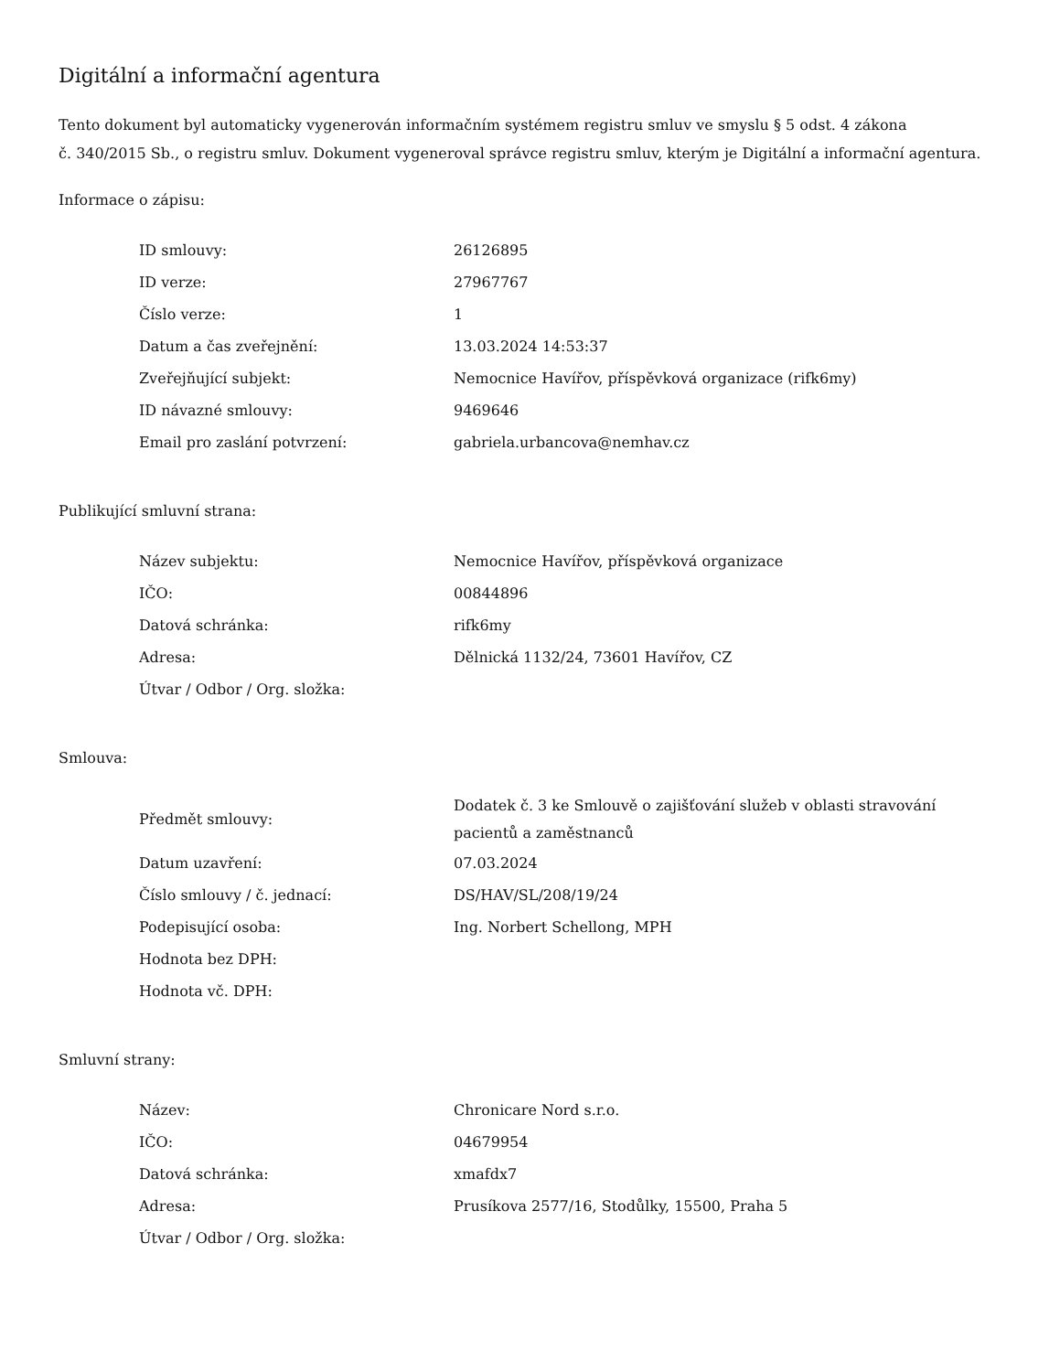Digitální a informační agentura
Tento dokument byl automaticky vygenerován informačním systémem registru smluv ve smyslu § 5 odst. 4 zákona
č. 340/2015 Sb., o registru smluv. Dokument vygeneroval správce registru smluv, kterým je Digitální a informační agentura.
Informace o zápisu:
| ID smlouvy: | 26126895 |
| ID verze: | 27967767 |
| Číslo verze: | 1 |
| Datum a čas zveřejnění: | 13.03.2024 14:53:37 |
| Zveřejňující subjekt: | Nemocnice Havířov, příspěvková organizace (rifk6my) |
| ID návazné smlouvy: | 9469646 |
| Email pro zaslání potvrzení: | gabriela.urbancova@nemhav.cz |
Publikující smluvní strana:
| Název subjektu: | Nemocnice Havířov, příspěvková organizace |
| IČO: | 00844896 |
| Datová schránka: | rifk6my |
| Adresa: | Dělnická 1132/24, 73601 Havířov, CZ |
| Útvar / Odbor / Org. složka: | |
Smlouva:
| Předmět smlouvy: | Dodatek č. 3 ke Smlouvě o zajišťování služeb v oblasti stravování pacientů a zaměstnanců |
| Datum uzavření: | 07.03.2024 |
| Číslo smlouvy / č. jednací: | DS/HAV/SL/208/19/24 |
| Podepisující osoba: | Ing. Norbert Schellong, MPH |
| Hodnota bez DPH: | |
| Hodnota vč. DPH: | |
Smluvní strany:
| Název: | Chronicare Nord s.r.o. |
| IČO: | 04679954 |
| Datová schránka: | xmafdx7 |
| Adresa: | Prusíkova 2577/16, Stodůlky, 15500, Praha 5 |
| Útvar / Odbor / Org. složka: | |